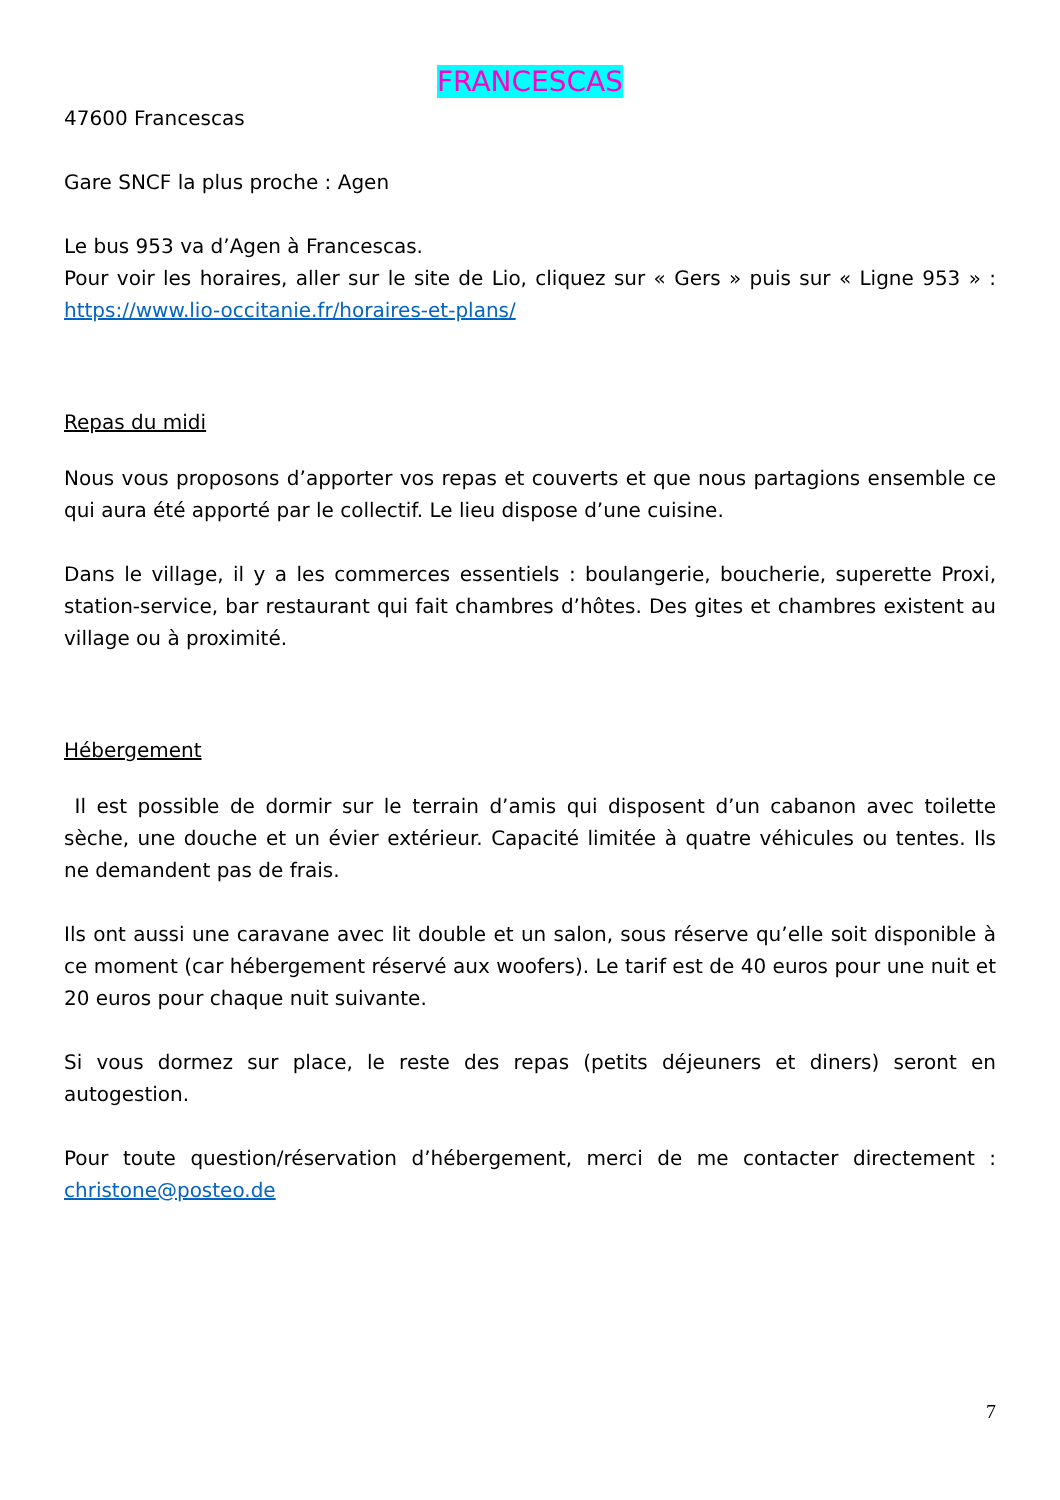FRANCESCAS
47600 Francescas
Gare SNCF la plus proche : Agen
Le bus 953 va d’Agen à Francescas.
Pour voir les horaires, aller sur le site de Lio, cliquez sur « Gers » puis sur « Ligne 953 » : https://www.lio-occitanie.fr/horaires-et-plans/
Repas du midi
Nous vous proposons d’apporter vos repas et couverts et que nous partagions ensemble ce qui aura été apporté par le collectif. Le lieu dispose d’une cuisine.
Dans le village, il y a les commerces essentiels : boulangerie, boucherie, superette Proxi, station-service, bar restaurant qui fait chambres d’hôtes. Des gites et chambres existent au village ou à proximité.
Hébergement
Il est possible de dormir sur le terrain d’amis qui disposent d’un cabanon avec toilette sèche, une douche et un évier extérieur. Capacité limitée à quatre véhicules ou tentes. Ils ne demandent pas de frais.
Ils ont aussi une caravane avec lit double et un salon, sous réserve qu’elle soit disponible à ce moment (car hébergement réservé aux woofers). Le tarif est de 40 euros pour une nuit et 20 euros pour chaque nuit suivante.
Si vous dormez sur place, le reste des repas (petits déjeuners et diners) seront en autogestion.
Pour toute question/réservation d’hébergement, merci de me contacter directement : christone@posteo.de
7